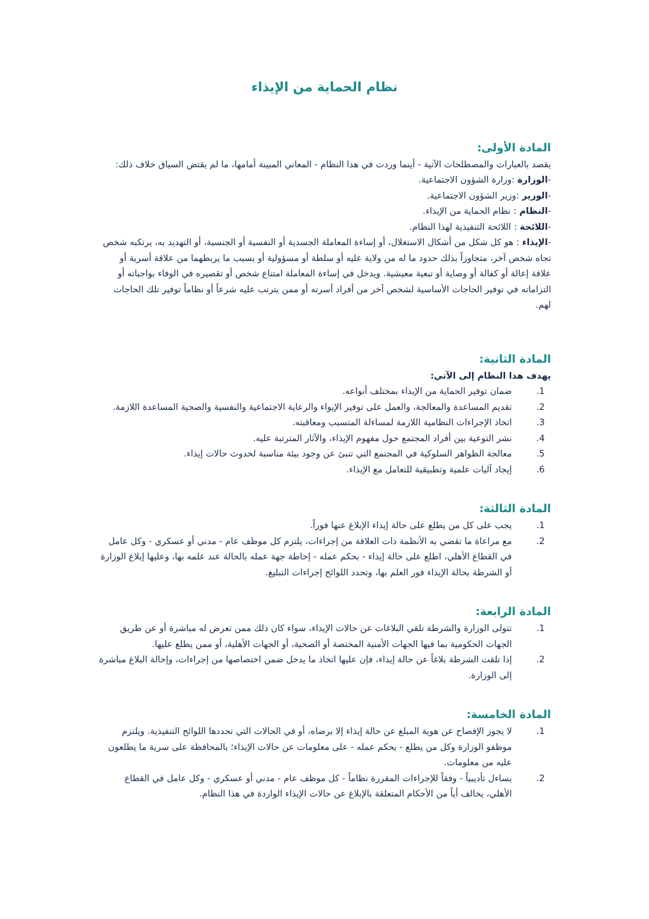نظام الحماية من الإيذاء
المادة الأولى:
يقصد بالعبارات والمصطلحات الآتية - أينما وردت في هذا النظام - المعاني المبينة أمامها، ما لم يقتض السياق خلاف ذلك:
-الوزارة :وزارة الشؤون الاجتماعية.
-الوزير :وزير الشؤون الاجتماعية.
-النظام : نظام الحماية من الإيذاء.
-اللائحة : اللائحة التنفيذية لهذا النظام.
-الإيذاء : هو كل شكل من أشكال الاستغلال، أو إساءة المعاملة الجسدية أو النفسية أو الجنسية، أو التهديد به، يرتكبه شخص تجاه شخص آخر، متجاوزاً بذلك حدود ما له من ولاية عليه أو سلطة أو مسؤولية أو بسبب ما يربطهما من علاقة أسرية أو علاقة إعالة أو كفالة أو وصاية أو تبعية معيشية. ويدخل في إساءة المعاملة امتناع شخص أو تقصيره في الوفاء بواجباته أو التزاماته في توفير الحاجات الأساسية لشخص آخر من أفراد أسرته أو ممن يترتب عليه شرعاً أو نظاماً توفير تلك الحاجات لهم.
المادة الثانية:
يهدف هذا النظام إلى الآتي:
1. ضمان توفير الحماية من الإيذاء بمختلف أنواعه.
2. تقديم المساعدة والمعالجة، والعمل على توفير الإيواء والرعاية الاجتماعية والنفسية والصحية المساعدة اللازمة.
3. اتخاذ الإجراءات النظامية اللازمة لمساءلة المتسبب ومعاقبته.
4. نشر التوعية بين أفراد المجتمع حول مفهوم الإيذاء، والآثار المترتبة عليه.
5. معالجة الظواهر السلوكية في المجتمع التي تنبئ عن وجود بيئة مناسبة لحدوث حالات إيذاء.
6. إيجاد آليات علمية وتطبيقية للتعامل مع الإيذاء.
المادة الثالثة:
1. يجب على كل من يطلع على حالة إيذاء الإبلاغ عنها فوراً.
2. مع مراعاة ما تقضي به الأنظمة ذات العلاقة من إجراءات، يلتزم كل موظف عام - مدني أو عسكري - وكل عامل في القطاع الأهلي، اطلع على حالة إيذاء - بحكم عمله - إحاطة جهة عمله بالحالة عند علمه بها، وعليها إبلاغ الوزارة أو الشرطة بحالة الإيذاء فور العلم بها، وتحدد اللوائح إجراءات التبليغ.
المادة الرابعة:
1. تتولى الوزارة والشرطة تلقي البلاغات عن حالات الإيذاء، سواء كان ذلك ممن تعرض له مباشرة أو عن طريق الجهات الحكومية بما فيها الجهات الأمنية المختصة أو الصحية، أو الجهات الأهلية، أو ممن يطلع عليها.
2. إذا تلقت الشرطة بلاغاً عن حالة إيذاء، فإن عليها اتخاذ ما يدخل ضمن اختصاصها من إجراءات، وإحالة البلاغ مباشرة إلى الوزارة.
المادة الخامسة:
1. لا يجوز الإفصاح عن هوية المبلغ عن حالة إيذاء إلا برضاه، أو في الحالات التي تحددها اللوائح التنفيذية. ويلتزم موظفو الوزارة وكل من يطلع - بحكم عمله - على معلومات عن حالات الإيذاء؛ بالمحافظة على سرية ما يطلعون عليه من معلومات.
2. يساءل تأديبياً - وفقاً للإجراءات المقررة نظاماً - كل موظف عام - مدني أو عسكري - وكل عامل في القطاع الأهلي، يخالف أياً من الأحكام المتعلقة بالإبلاغ عن حالات الإيذاء الواردة في هذا النظام.